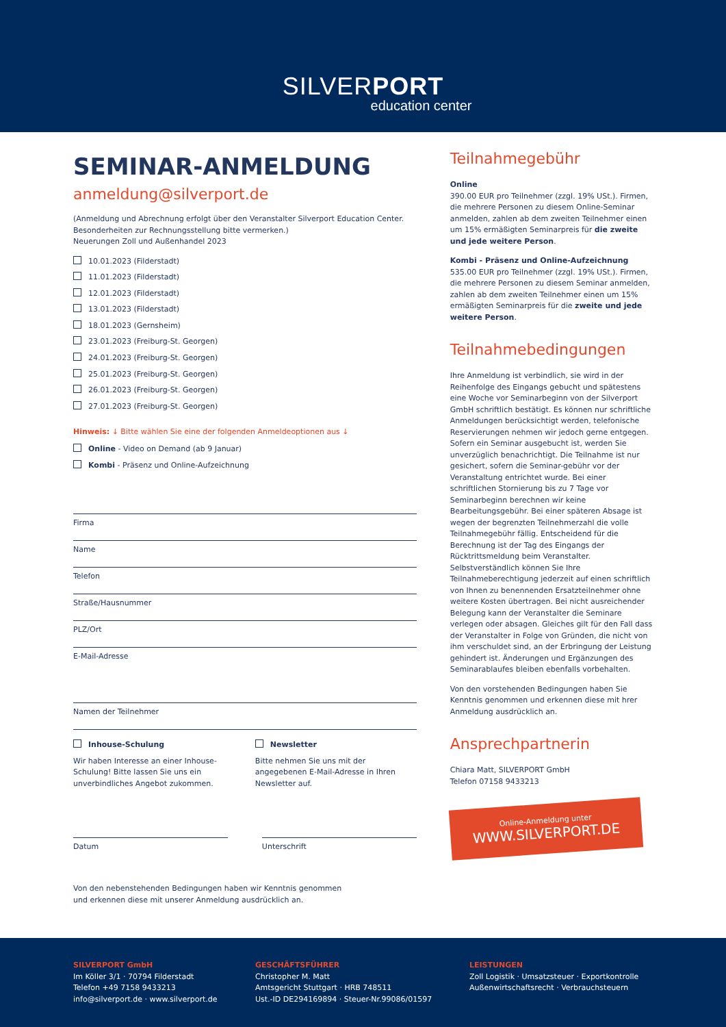SILVERPORT
education center
SEMINAR-ANMELDUNG
anmeldung@silverport.de
(Anmeldung und Abrechnung erfolgt über den Veranstalter Silverport Education Center. Besonderheiten zur Rechnungsstellung bitte vermerken.)
Neuerungen Zoll und Außenhandel 2023
10.01.2023 (Filderstadt)
11.01.2023 (Filderstadt)
12.01.2023 (Filderstadt)
13.01.2023 (Filderstadt)
18.01.2023 (Gernsheim)
23.01.2023 (Freiburg-St. Georgen)
24.01.2023 (Freiburg-St. Georgen)
25.01.2023 (Freiburg-St. Georgen)
26.01.2023 (Freiburg-St. Georgen)
27.01.2023 (Freiburg-St. Georgen)
Hinweis: ↓ Bitte wählen Sie eine der folgenden Anmeldeoptionen aus ↓
Online - Video on Demand (ab 9 Januar)
Kombi - Präsenz und Online-Aufzeichnung
Firma
Name
Telefon
Straße/Hausnummer
PLZ/Ort
E-Mail-Adresse
Namen der Teilnehmer
Inhouse-Schulung
Wir haben Interesse an einer Inhouse-Schulung! Bitte lassen Sie uns ein unverbindliches Angebot zukommen.
Newsletter
Bitte nehmen Sie uns mit der angegebenen E-Mail-Adresse in Ihren Newsletter auf.
Datum Unterschrift
Von den nebenstehenden Bedingungen haben wir Kenntnis genommen
und erkennen diese mit unserer Anmeldung ausdrücklich an.
Teilnahmegebühr
Online
390.00 EUR pro Teilnehmer (zzgl. 19% USt.). Firmen, die mehrere Personen zu diesem Online-Seminar anmelden, zahlen ab dem zweiten Teilnehmer einen um 15% ermäßigten Seminarpreis für die zweite und jede weitere Person.
Kombi - Präsenz und Online-Aufzeichnung
535.00 EUR pro Teilnehmer (zzgl. 19% USt.). Firmen, die mehrere Personen zu diesem Seminar anmelden, zahlen ab dem zweiten Teilnehmer einen um 15% ermäßigten Seminarpreis für die zweite und jede weitere Person.
Teilnahmebedingungen
Ihre Anmeldung ist verbindlich, sie wird in der Reihenfolge des Eingangs gebucht und spätestens eine Woche vor Seminarbeginn von der Silverport GmbH schriftlich bestätigt. Es können nur schriftliche Anmeldungen berücksichtigt werden, telefonische Reservierungen nehmen wir jedoch gerne entgegen. Sofern ein Seminar ausgebucht ist, werden Sie unverzüglich benachrichtigt. Die Teilnahme ist nur gesichert, sofern die Seminar-gebühr vor der Veranstaltung entrichtet wurde. Bei einer schriftlichen Stornierung bis zu 7 Tage vor Seminarbeginn berechnen wir keine Bearbeitungsgebühr. Bei einer späteren Absage ist wegen der begrenzten Teilnehmerzahl die volle Teilnahmegebühr fällig. Entscheidend für die Berechnung ist der Tag des Eingangs der Rücktrittsmeldung beim Veranstalter. Selbstverständlich können Sie Ihre Teilnahmeberechtigung jederzeit auf einen schriftlich von Ihnen zu benennenden Ersatzteilnehmer ohne weitere Kosten übertragen. Bei nicht ausreichender Belegung kann der Veranstalter die Seminare verlegen oder absagen. Gleiches gilt für den Fall dass der Veranstalter in Folge von Gründen, die nicht von ihm verschuldet sind, an der Erbringung der Leistung gehindert ist. Änderungen und Ergänzungen des Seminarablaufes bleiben ebenfalls vorbehalten.
Von den vorstehenden Bedingungen haben Sie Kenntnis genommen und erkennen diese mit hrer Anmeldung ausdrücklich an.
Ansprechpartnerin
Chiara Matt, SILVERPORT GmbH
Telefon 07158 9433213
Online-Anmeldung unter
WWW.SILVERPORT.DE
SILVERPORT GmbH
Im Köller 3/1 · 70794 Filderstadt
Telefon +49 7158 9433213
info@silverport.de · www.silverport.de
GESCHÄFTSFÜHRER
Christopher M. Matt
Amtsgericht Stuttgart · HRB 748511
Ust.-ID DE294169894 · Steuer-Nr.99086/01597
LEISTUNGEN
Zoll Logistik · Umsatzsteuer · Exportkontrolle
Außenwirtschaftsrecht · Verbrauchsteuern